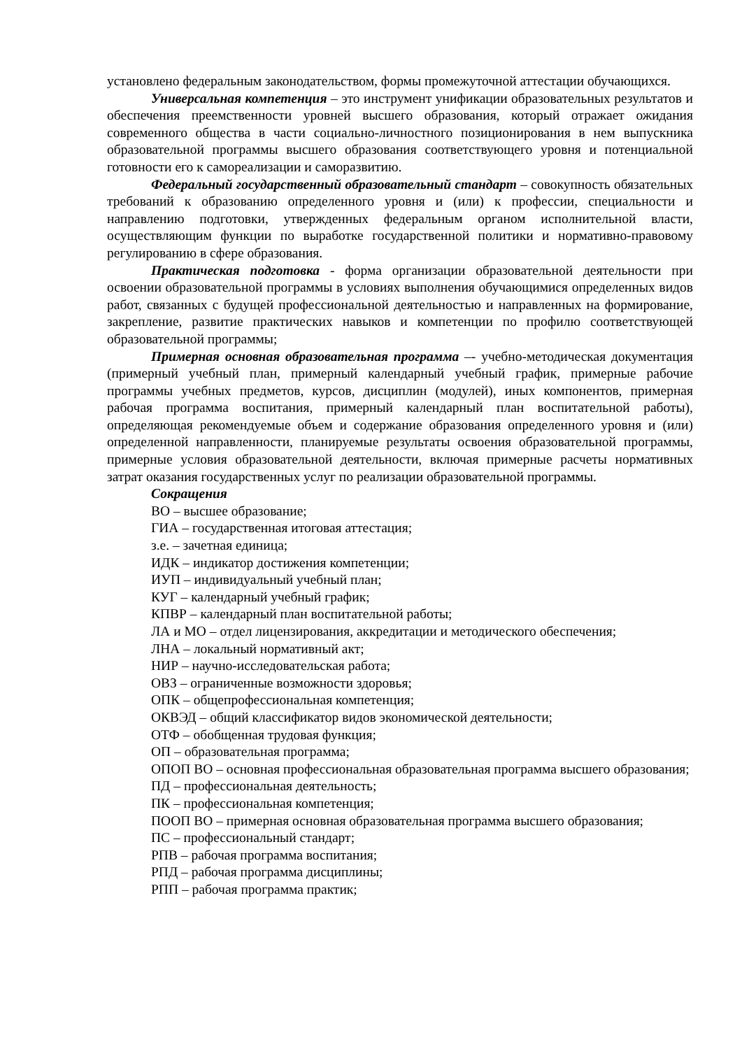установлено федеральным законодательством, формы промежуточной аттестации обучающихся.
Универсальная компетенция – это инструмент унификации образовательных результатов и обеспечения преемственности уровней высшего образования, который отражает ожидания современного общества в части социально-личностного позиционирования в нем выпускника образовательной программы высшего образования соответствующего уровня и потенциальной готовности его к самореализации и саморазвитию.
Федеральный государственный образовательный стандарт – совокупность обязательных требований к образованию определенного уровня и (или) к профессии, специальности и направлению подготовки, утвержденных федеральным органом исполнительной власти, осуществляющим функции по выработке государственной политики и нормативно-правовому регулированию в сфере образования.
Практическая подготовка - форма организации образовательной деятельности при освоении образовательной программы в условиях выполнения обучающимися определенных видов работ, связанных с будущей профессиональной деятельностью и направленных на формирование, закрепление, развитие практических навыков и компетенции по профилю соответствующей образовательной программы;
Примерная основная образовательная программа –- учебно-методическая документация (примерный учебный план, примерный календарный учебный график, примерные рабочие программы учебных предметов, курсов, дисциплин (модулей), иных компонентов, примерная рабочая программа воспитания, примерный календарный план воспитательной работы), определяющая рекомендуемые объем и содержание образования определенного уровня и (или) определенной направленности, планируемые результаты освоения образовательной программы, примерные условия образовательной деятельности, включая примерные расчеты нормативных затрат оказания государственных услуг по реализации образовательной программы.
Сокращения
ВО – высшее образование;
ГИА – государственная итоговая аттестация;
з.е. – зачетная единица;
ИДК – индикатор достижения компетенции;
ИУП – индивидуальный учебный план;
КУГ – календарный учебный график;
КПВР – календарный план воспитательной работы;
ЛА и МО – отдел лицензирования, аккредитации и методического обеспечения;
ЛНА – локальный нормативный акт;
НИР – научно-исследовательская работа;
ОВЗ – ограниченные возможности здоровья;
ОПК – общепрофессиональная компетенция;
ОКВЭД – общий классификатор видов экономической деятельности;
ОТФ – обобщенная трудовая функция;
ОП – образовательная программа;
ОПОП ВО – основная профессиональная образовательная программа высшего образования;
ПД – профессиональная деятельность;
ПК – профессиональная компетенция;
ПООП ВО – примерная основная образовательная программа высшего образования;
ПС – профессиональный стандарт;
РПВ – рабочая программа воспитания;
РПД – рабочая программа дисциплины;
РПП – рабочая программа практик;